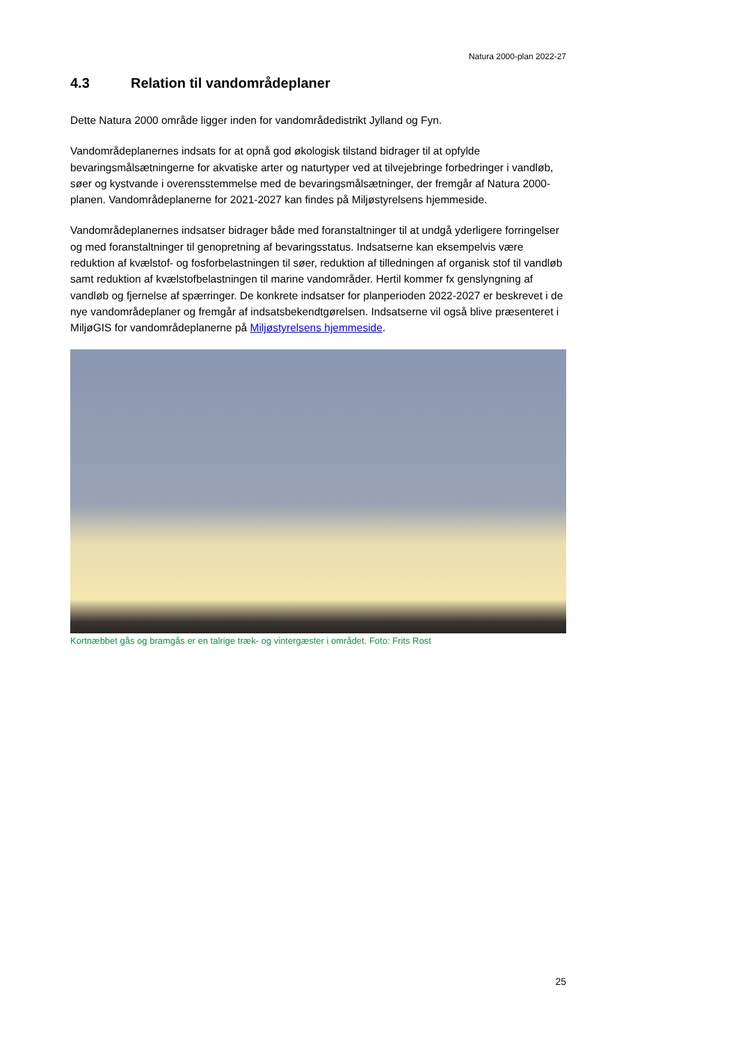Natura 2000-plan 2022-27
4.3 Relation til vandområdeplaner
Dette Natura 2000 område ligger inden for vandområdedistrikt Jylland og Fyn.
Vandområdeplanernes indsats for at opnå god økologisk tilstand bidrager til at opfylde bevaringsmålsætningerne for akvatiske arter og naturtyper ved at tilvejebringe forbedringer i vandløb, søer og kystvande i overensstemmelse med de bevaringsmålsætninger, der fremgår af Natura 2000-planen. Vandområdeplanerne for 2021-2027 kan findes på Miljøstyrelsens hjemmeside.
Vandområdeplanernes indsatser bidrager både med foranstaltninger til at undgå yderligere forringelser og med foranstaltninger til genopretning af bevaringsstatus. Indsatserne kan eksempelvis være reduktion af kvælstof- og fosforbelastningen til søer, reduktion af tilledningen af organisk stof til vandløb samt reduktion af kvælstofbelastningen til marine vandområder. Hertil kommer fx genslyngning af vandløb og fjernelse af spærringer. De konkrete indsatser for planperioden 2022-2027 er beskrevet i de nye vandområdeplaner og fremgår af indsatsbekendtgørelsen. Indsatserne vil også blive præsenteret i MiljøGIS for vandområdeplanerne på Miljøstyrelsens hjemmeside.
Kortnæbbet gås og bramgås er en talrige træk- og vintergæster i området. Foto: Frits Rost
25